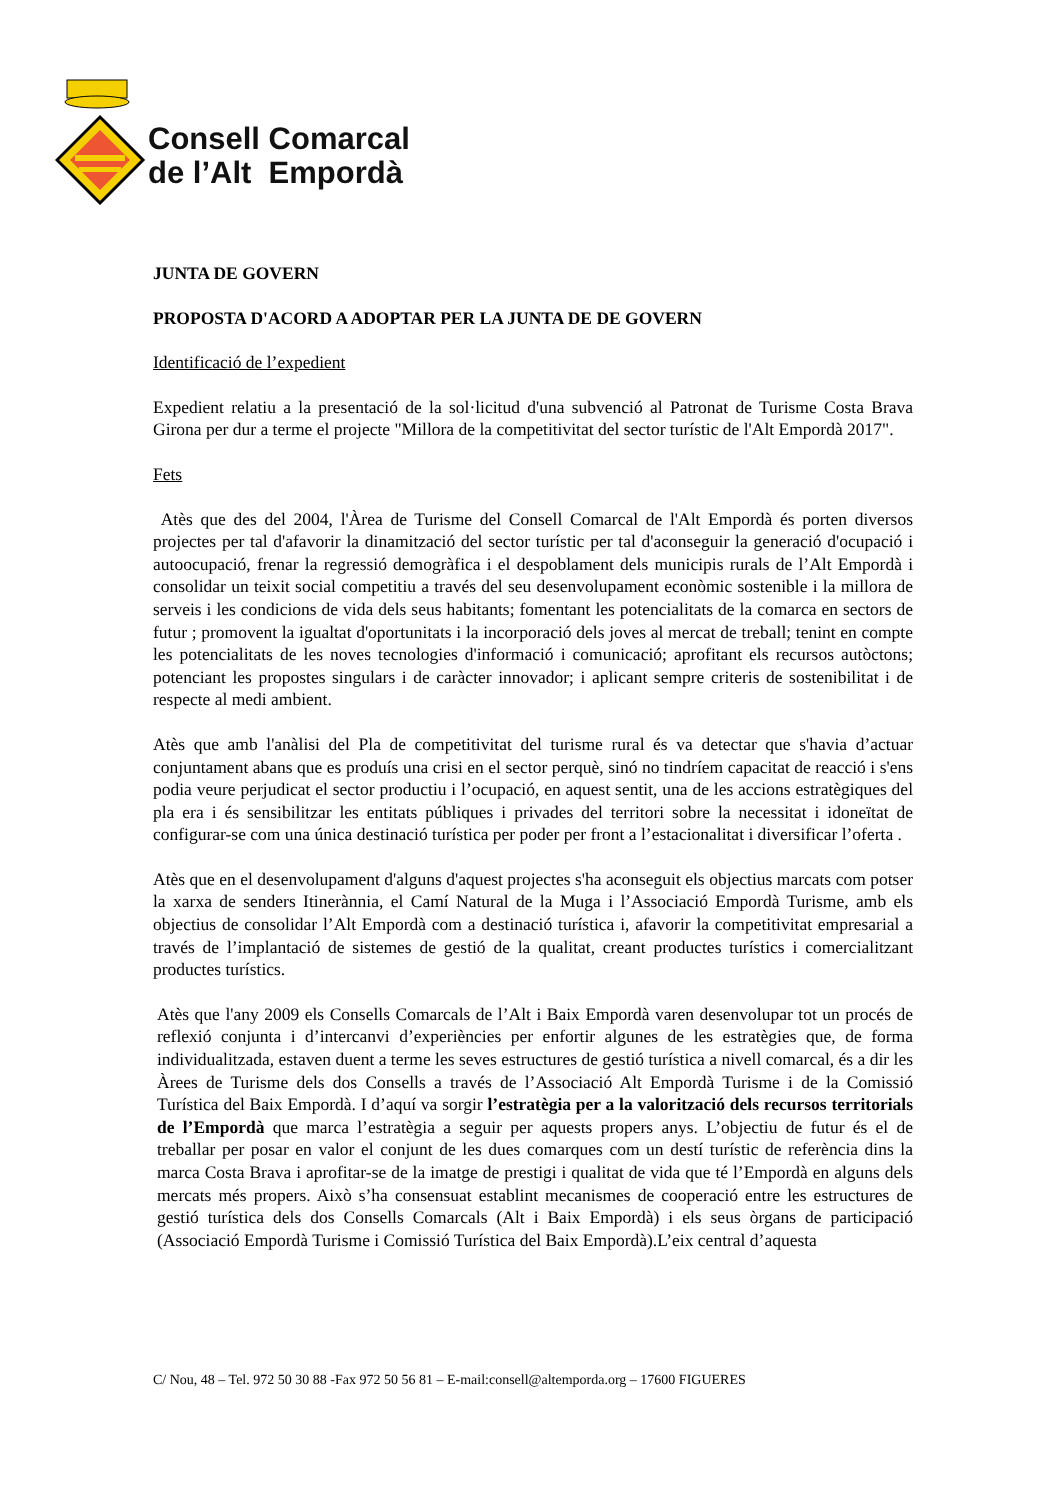Consell Comarcal
de l’Alt Empordà
JUNTA DE GOVERN
PROPOSTA D'ACORD A ADOPTAR PER LA JUNTA DE DE GOVERN
Identificació de l’expedient
Expedient relatiu a la presentació de la sol·licitud d'una subvenció al Patronat de Turisme Costa Brava Girona per dur a terme el projecte "Millora de la competitivitat del sector turístic de l'Alt Empordà 2017".
Fets
Atès que des del 2004, l'Àrea de Turisme del Consell Comarcal de l'Alt Empordà és porten diversos projectes per tal d'afavorir la dinamització del sector turístic per tal d'aconseguir la generació d'ocupació i autoocupació, frenar la regressió demogràfica i el despoblament dels municipis rurals de l’Alt Empordà i consolidar un teixit social competitiu a través del seu desenvolupament econòmic sostenible i la millora de serveis i les condicions de vida dels seus habitants; fomentant les potencialitats de la comarca en sectors de futur ; promovent la igualtat d'oportunitats i la incorporació dels joves al mercat de treball; tenint en compte les potencialitats de les noves tecnologies d'informació i comunicació; aprofitant els recursos autòctons; potenciant les propostes singulars i de caràcter innovador; i aplicant sempre criteris de sostenibilitat i de respecte al medi ambient.
Atès que amb l'anàlisi del Pla de competitivitat del turisme rural és va detectar que s'havia d’actuar conjuntament abans que es produís una crisi en el sector perquè, sinó no tindríem capacitat de reacció i s'ens podia veure perjudicat el sector productiu i l’ocupació, en aquest sentit, una de les accions estratègiques del pla era i és sensibilitzar les entitats públiques i privades del territori sobre la necessitat i idoneïtat de configurar-se com una única destinació turística per poder per front a l’estacionalitat i diversificar l’oferta .
Atès que en el desenvolupament d'alguns d'aquest projectes s'ha aconseguit els objectius marcats com potser la xarxa de senders Itinerànnia, el Camí Natural de la Muga i l’Associació Empordà Turisme, amb els objectius de consolidar l’Alt Empordà com a destinació turística i, afavorir la competitivitat empresarial a través de l’implantació de sistemes de gestió de la qualitat, creant productes turístics i comercialitzant productes turístics.
Atès que l'any 2009 els Consells Comarcals de l’Alt i Baix Empordà varen desenvolupar tot un procés de reflexió conjunta i d’intercanvi d’experiències per enfortir algunes de les estratègies que, de forma individualitzada, estaven duent a terme les seves estructures de gestió turística a nivell comarcal, és a dir les Àrees de Turisme dels dos Consells a través de l’Associació Alt Empordà Turisme i de la Comissió Turística del Baix Empordà. I d’aquí va sorgir l’estratègia per a la valorització dels recursos territorials de l’Empordà que marca l’estratègia a seguir per aquests propers anys. L’objectiu de futur és el de treballar per posar en valor el conjunt de les dues comarques com un destí turístic de referència dins la marca Costa Brava i aprofitar-se de la imatge de prestigi i qualitat de vida que té l’Empordà en alguns dels mercats més propers. Això s’ha consensuat establint mecanismes de cooperació entre les estructures de gestió turística dels dos Consells Comarcals (Alt i Baix Empordà) i els seus òrgans de participació (Associació Empordà Turisme i Comissió Turística del Baix Empordà).L’eix central d’aquesta
C/ Nou, 48 – Tel. 972 50 30 88 -Fax 972 50 56 81 – E-mail:consell@altemporda.org – 17600 FIGUERES